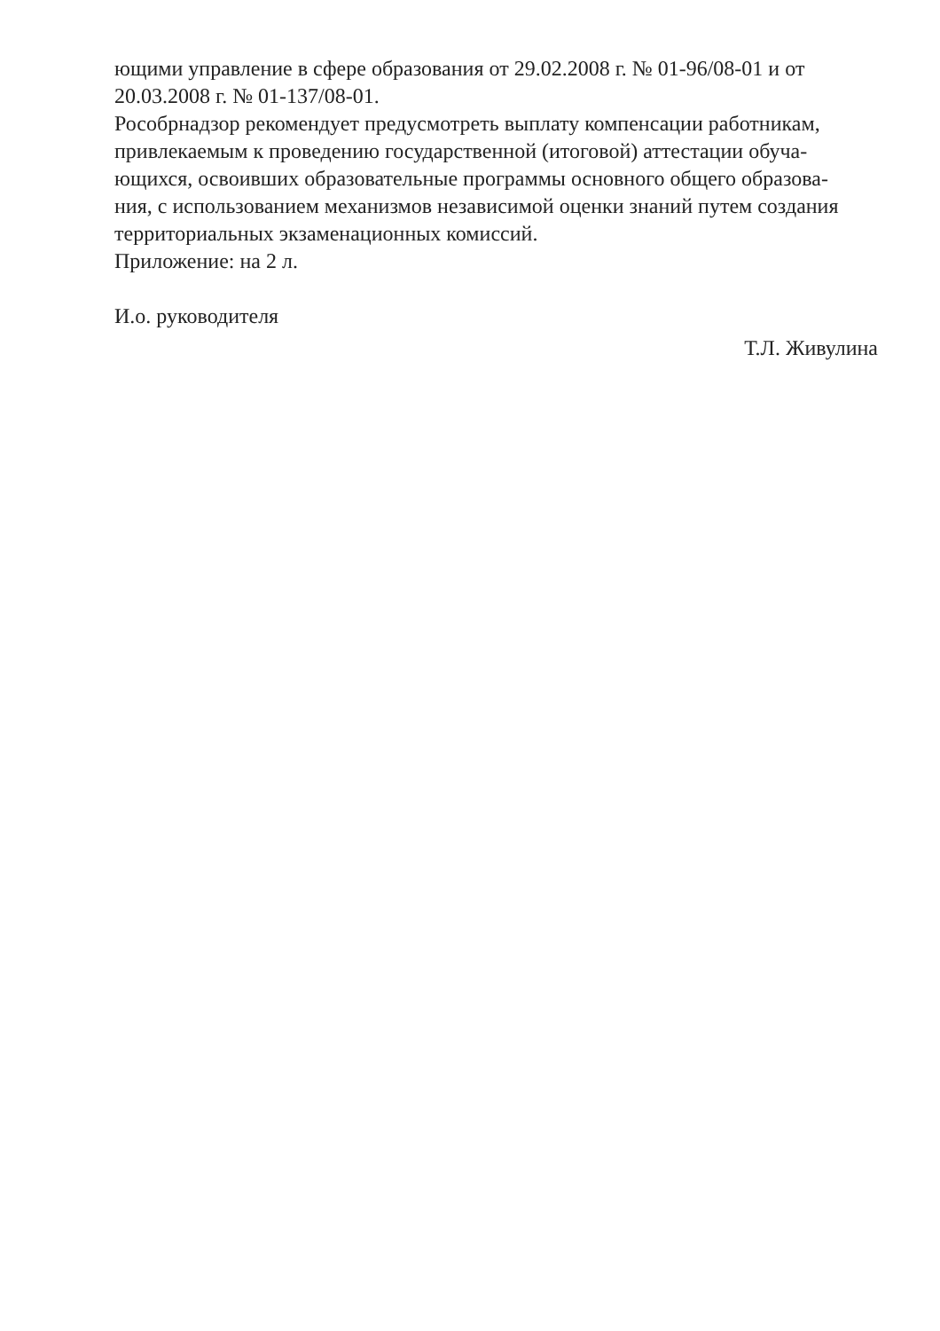ющими управление в сфере образования от 29.02.2008 г. № 01-96/08-01 и от
20.03.2008 г. № 01-137/08-01.
Рособрнадзор рекомендует предусмотреть выплату компенсации работникам,
привлекаемым к проведению государственной (итоговой) аттестации обуча-
ющихся, освоивших образовательные программы основного общего образова-
ния, с использованием механизмов независимой оценки знаний путем создания
территориальных экзаменационных комиссий.
Приложение: на 2 л.
И.о. руководителя
Т.Л. Живулина